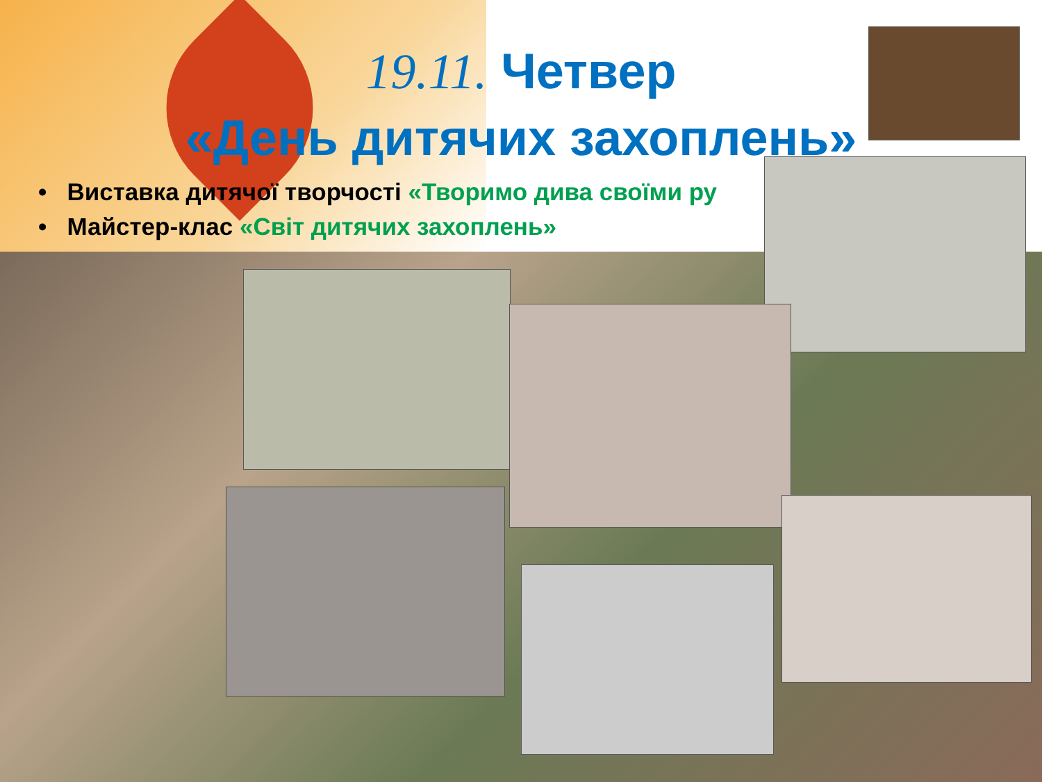19.11. Четвер
«День дитячих захоплень»
• Виставка дитячої творчості «Творимо дива своїми ру
• Майстер-клас «Світ дитячих захоплень»